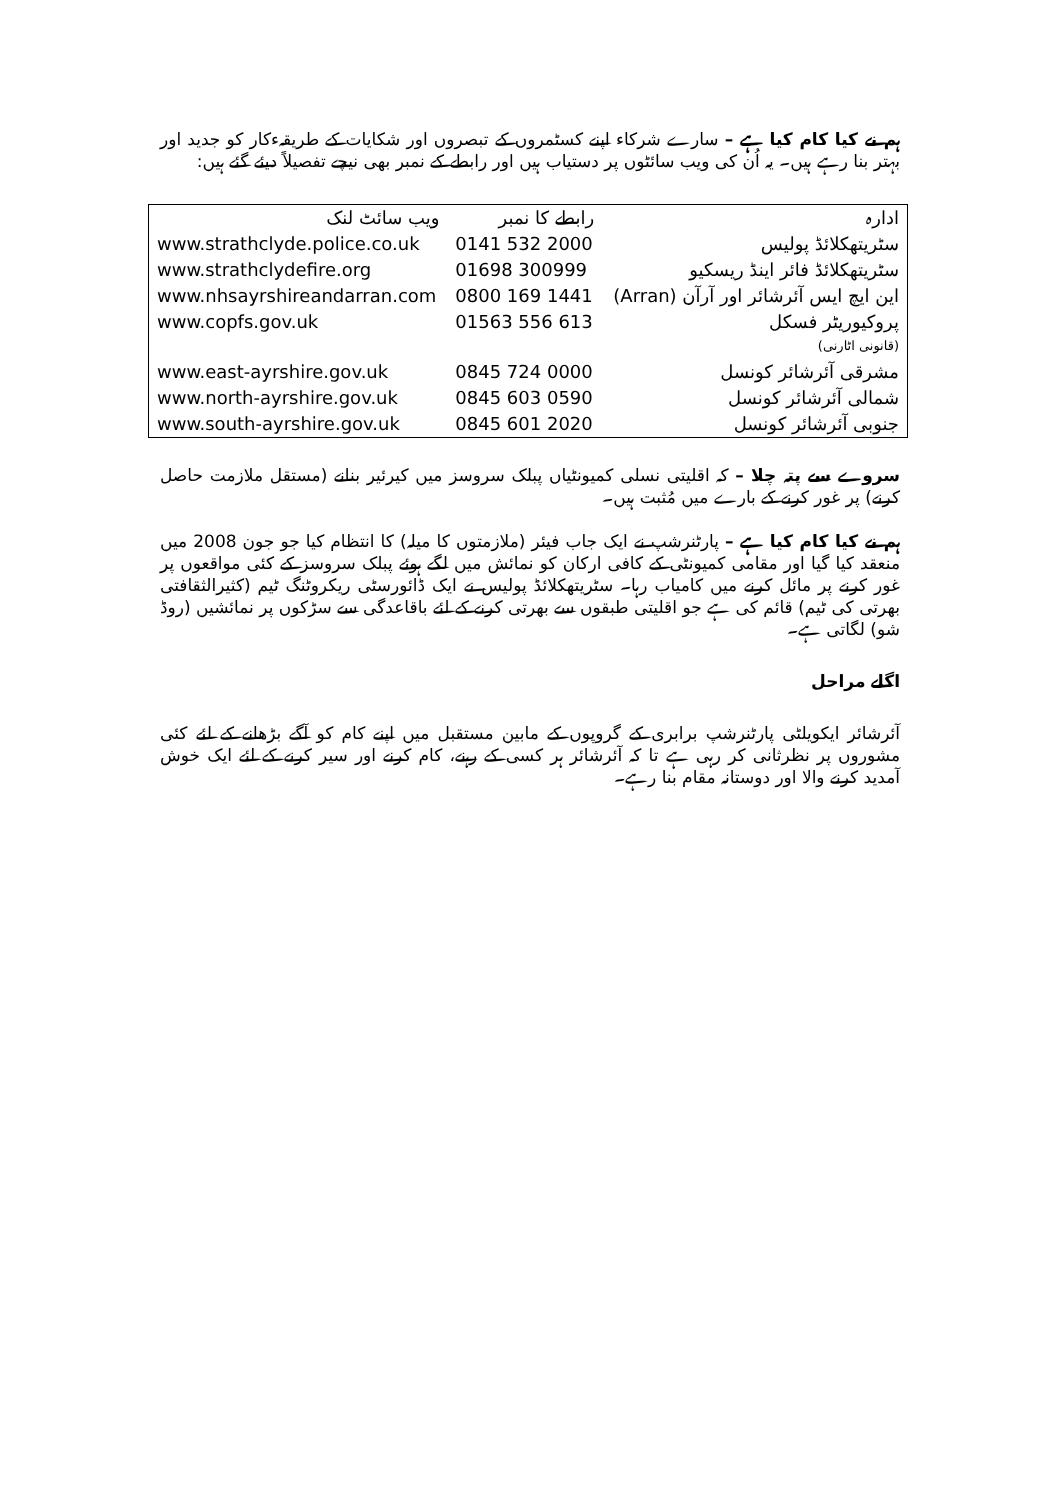ہم نے کیا کام کیا ہے – سارے شرکاء اپنے کسٹمروں کے تبصروں اور شکایات کے طریقہءکار کو جدید اور بہتر بنا رہے ہیں۔ یہ اُن کی ویب سائٹوں پر دستیاب ہیں اور رابطے کے نمبر بھی نیچے تفصیلاً دیئے گئے ہیں:
| ادارہ | رابطے کا نمبر | ویب سائٹ لنک |
| سٹریتھکلائڈ پولیس | 0141 532 2000 | www.strathclyde.police.co.uk |
| سٹریتھکلائڈ فائر اینڈ ریسکیو | 01698 300999 | www.strathclydefire.org |
| این ایچ ایس آئرشائر اور آرآن (Arran) | 0800 169 1441 | www.nhsayrshireandarran.com |
| پروکیوریٹر فسکل (قانونی اٹارنی) | 01563 556 613 | www.copfs.gov.uk |
| مشرقی آئرشائر کونسل | 0845 724 0000 | www.east-ayrshire.gov.uk |
| شمالی آئرشائر کونسل | 0845 603 0590 | www.north-ayrshire.gov.uk |
| جنوبی آئرشائر کونسل | 0845 601 2020 | www.south-ayrshire.gov.uk |
سروے سے پتہ چلا – کہ اقلیتی نسلی کمیونٹیاں پبلک سروسز میں کیرئیر بنانے (مستقل ملازمت حاصل کرنے) پر غور کرنے کے بارے میں مُثبت ہیں۔
ہم نے کیا کام کیا ہے – پارٹنرشپ نے ایک جاب فیئر (ملازمتوں کا میلہ) کا انتظام کیا جو جون 2008 میں منعقد کیا گیا اور مقامی کمیونٹی کے کافی ارکان کو نمائش میں لگے ہوئے پبلک سروسز کے کئی مواقعوں پر غور کرنے پر مائل کرنے میں کامیاب رہا۔ سٹریتھکلائڈ پولیس نے ایک ڈائورسٹی ریکروٹنگ ٹیم (کثیرالثقافتی بھرتی کی ٹیم) قائم کی ہے جو اقلیتی طبقوں سے بھرتی کرنے کے لئے باقاعدگی سے سڑکوں پر نمائشیں (روڈ شو) لگاتی ہے۔
اگلے مراحل
آئرشائر ایکویلٹی پارٹنرشپ برابری کے گروپوں کے مابین مستقبل میں اپنے کام کو آگے بڑھانے کے لئے کئی مشوروں پر نظرثانی کر رہی ہے تا کہ آئرشائر ہر کسی کے رہنے، کام کرنے اور سیر کرنے کے لئے ایک خوش آمدید کرنے والا اور دوستانہ مقام بنا رہے۔